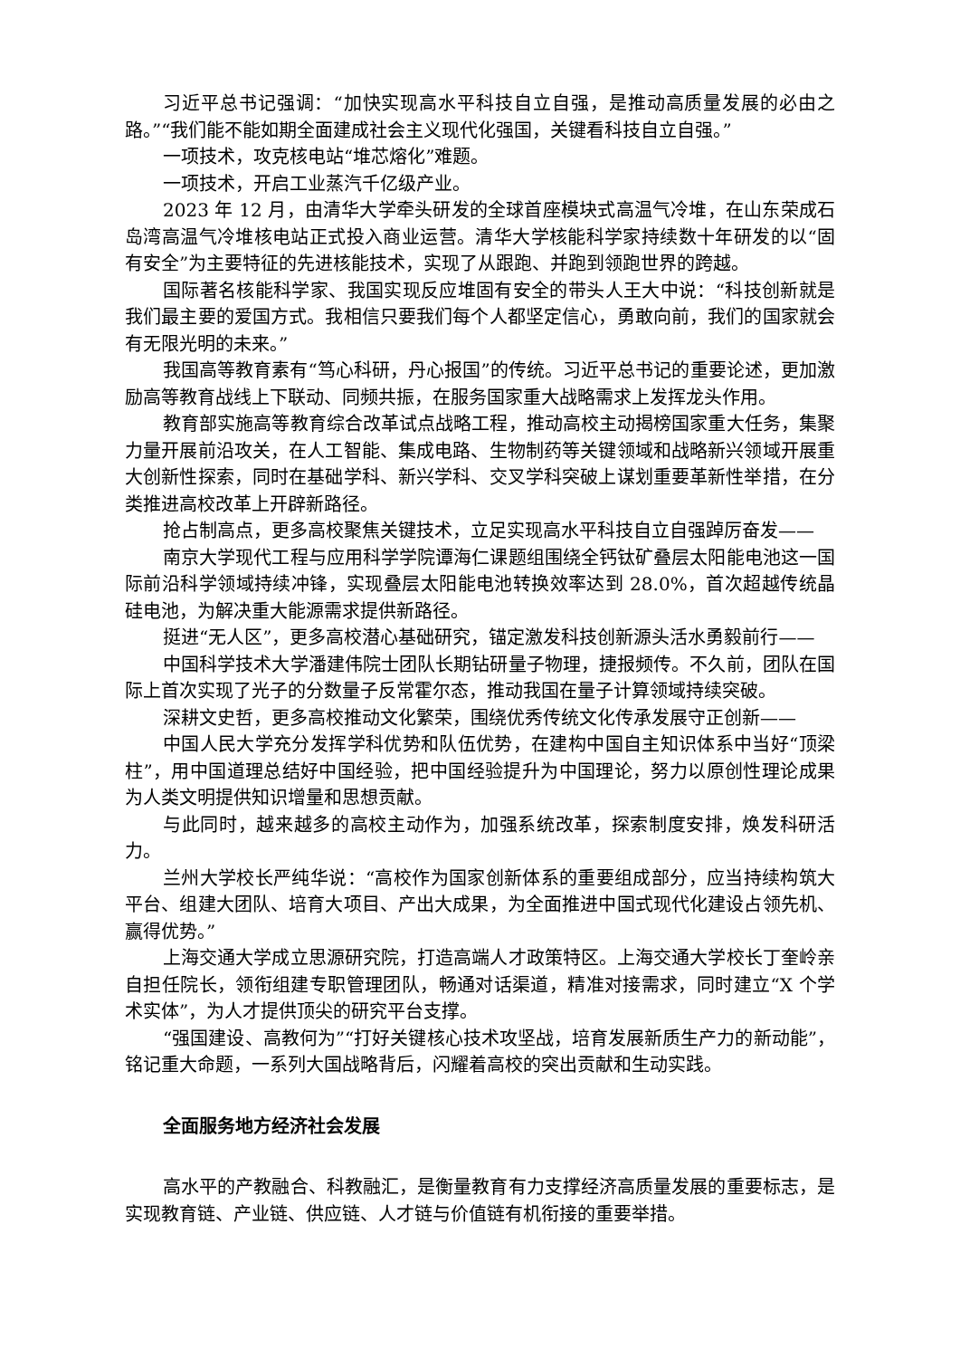习近平总书记强调：“加快实现高水平科技自立自强，是推动高质量发展的必由之路。”“我们能不能如期全面建成社会主义现代化强国，关键看科技自立自强。”
一项技术，攻克核电站“堆芯熔化”难题。
一项技术，开启工业蒸汽千亿级产业。
2023 年 12 月，由清华大学牵头研发的全球首座模块式高温气冷堆，在山东荣成石岛湾高温气冷堆核电站正式投入商业运营。清华大学核能科学家持续数十年研发的以“固有安全”为主要特征的先进核能技术，实现了从跟跑、并跑到领跑世界的跨越。
国际著名核能科学家、我国实现反应堆固有安全的带头人王大中说：“科技创新就是我们最主要的爱国方式。我相信只要我们每个人都坚定信心，勇敢向前，我们的国家就会有无限光明的未来。”
我国高等教育素有“笃心科研，丹心报国”的传统。习近平总书记的重要论述，更加激励高等教育战线上下联动、同频共振，在服务国家重大战略需求上发挥龙头作用。
教育部实施高等教育综合改革试点战略工程，推动高校主动揭榜国家重大任务，集聚力量开展前沿攻关，在人工智能、集成电路、生物制药等关键领域和战略新兴领域开展重大创新性探索，同时在基础学科、新兴学科、交叉学科突破上谋划重要革新性举措，在分类推进高校改革上开辟新路径。
抢占制高点，更多高校聚焦关键技术，立足实现高水平科技自立自强踔厉奋发——
南京大学现代工程与应用科学学院谭海仁课题组围绕全钙钛矿叠层太阳能电池这一国际前沿科学领域持续冲锋，实现叠层太阳能电池转换效率达到 28.0%，首次超越传统晶硅电池，为解决重大能源需求提供新路径。
挺进“无人区”，更多高校潜心基础研究，锚定激发科技创新源头活水勇毅前行——
中国科学技术大学潘建伟院士团队长期钻研量子物理，捷报频传。不久前，团队在国际上首次实现了光子的分数量子反常霍尔态，推动我国在量子计算领域持续突破。
深耕文史哲，更多高校推动文化繁荣，围绕优秀传统文化传承发展守正创新——
中国人民大学充分发挥学科优势和队伍优势，在建构中国自主知识体系中当好“顶梁柱”，用中国道理总结好中国经验，把中国经验提升为中国理论，努力以原创性理论成果为人类文明提供知识增量和思想贡献。
与此同时，越来越多的高校主动作为，加强系统改革，探索制度安排，焕发科研活力。
兰州大学校长严纯华说：“高校作为国家创新体系的重要组成部分，应当持续构筑大平台、组建大团队、培育大项目、产出大成果，为全面推进中国式现代化建设占领先机、赢得优势。”
上海交通大学成立思源研究院，打造高端人才政策特区。上海交通大学校长丁奎岭亲自担任院长，领衔组建专职管理团队，畅通对话渠道，精准对接需求，同时建立“X 个学术实体”，为人才提供顶尖的研究平台支撑。
“强国建设、高教何为”“打好关键核心技术攻坚战，培育发展新质生产力的新动能”，铭记重大命题，一系列大国战略背后，闪耀着高校的突出贡献和生动实践。
全面服务地方经济社会发展
高水平的产教融合、科教融汇，是衡量教育有力支撑经济高质量发展的重要标志，是实现教育链、产业链、供应链、人才链与价值链有机衔接的重要举措。